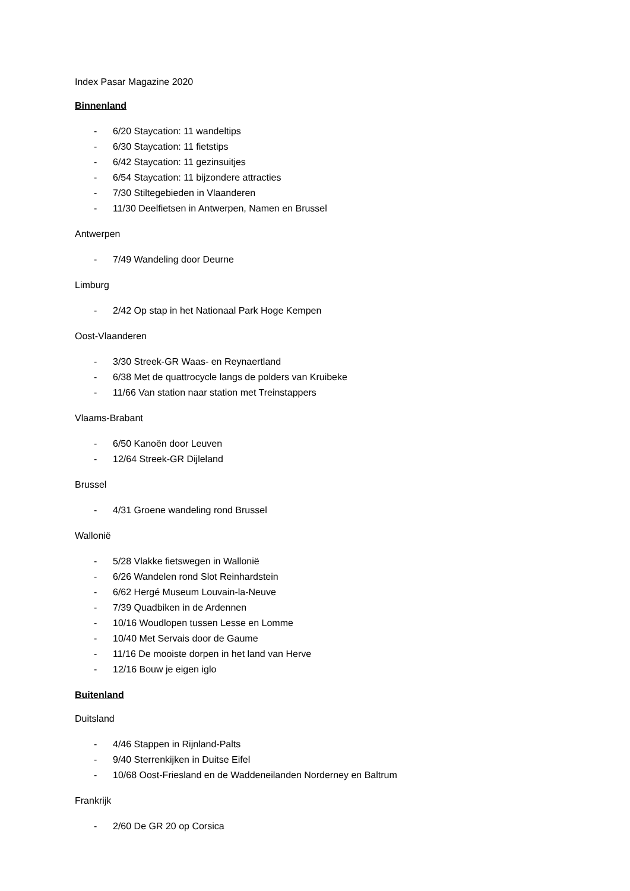Index Pasar Magazine 2020
Binnenland
- 6/20 Staycation: 11 wandeltips
- 6/30 Staycation: 11 fietstips
- 6/42 Staycation: 11 gezinsuitjes
- 6/54 Staycation: 11 bijzondere attracties
- 7/30 Stiltegebieden in Vlaanderen
- 11/30 Deelfietsen in Antwerpen, Namen en Brussel
Antwerpen
- 7/49 Wandeling door Deurne
Limburg
- 2/42 Op stap in het Nationaal Park Hoge Kempen
Oost-Vlaanderen
- 3/30 Streek-GR Waas- en Reynaertland
- 6/38 Met de quattrocycle langs de polders van Kruibeke
- 11/66 Van station naar station met Treinstappers
Vlaams-Brabant
- 6/50 Kanoën door Leuven
- 12/64 Streek-GR Dijleland
Brussel
- 4/31 Groene wandeling rond Brussel
Wallonië
- 5/28 Vlakke fietswegen in Wallonië
- 6/26 Wandelen rond Slot Reinhardstein
- 6/62 Hergé Museum Louvain-la-Neuve
- 7/39 Quadbiken in de Ardennen
- 10/16 Woudlopen tussen Lesse en Lomme
- 10/40 Met Servais door de Gaume
- 11/16 De mooiste dorpen in het land van Herve
- 12/16 Bouw je eigen iglo
Buitenland
Duitsland
- 4/46 Stappen in Rijnland-Palts
- 9/40 Sterrenkijken in Duitse Eifel
- 10/68 Oost-Friesland en de Waddeneilanden Norderney en Baltrum
Frankrijk
- 2/60 De GR 20 op Corsica